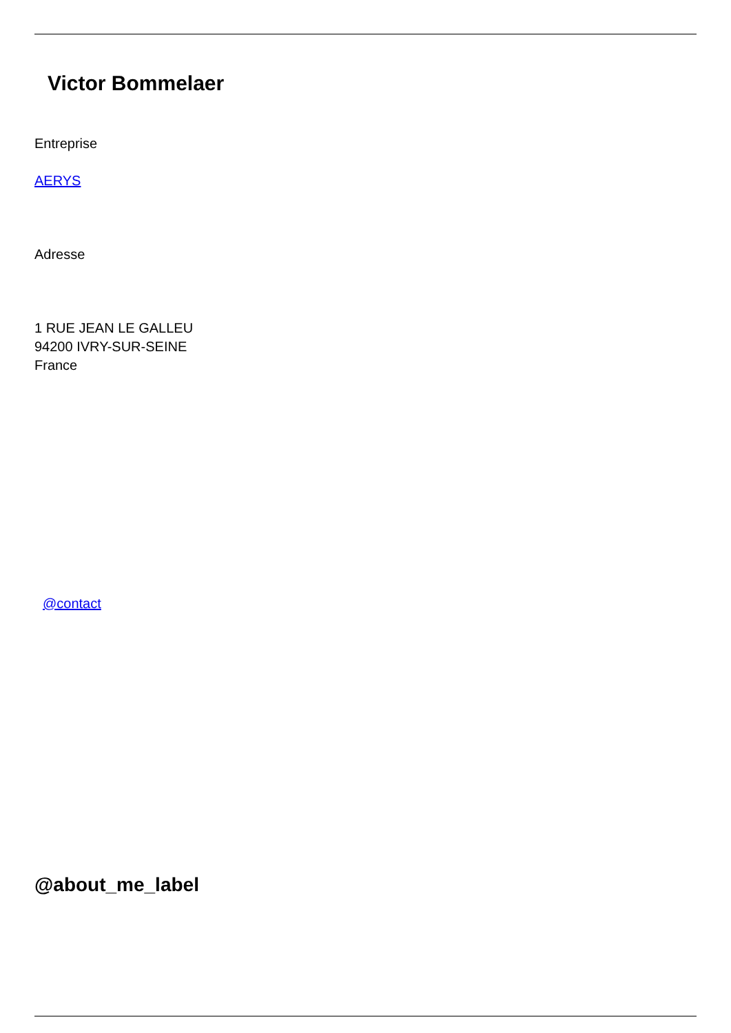Victor Bommelaer
Entreprise
AERYS
Adresse
1 RUE JEAN LE GALLEU
94200 IVRY-SUR-SEINE
France
@contact
@about_me_label